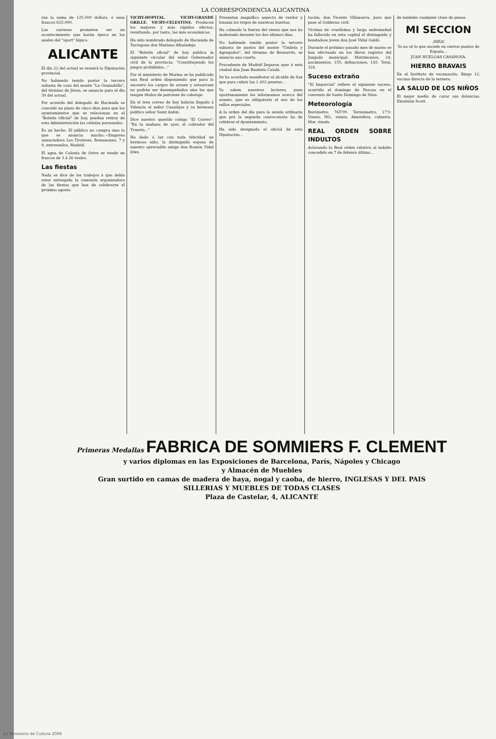LA CORRESPONDENCIA ALICANTINA
rán la suma de 125.000 dollars, ó sean francos 625.000.
Las carreras prometen ser un acontecimiento que harán época en los anales del "sport" hípico.
ALICANTE
El día 22 del actual se reunirá la Diputación provincial.
No habiendo tenido postor la tercera subasta de caza del monte "La Granadella", del término de Jávea, se anuncia para el día 30 del actual.
Por acuerdo del delegado de Hacienda se concede un plazo de cinco días para que los ayuntamientos que se relacionan en el "Boletín Oficial" de hoy, puedan retirar de esta Administración las cédulas personales.
Es un hecho. El público no compra sino lo que se anuncia mucho.—Empresa anunciadora Los Tiroleses, Romanones, 7 y 9, entresuelos, Madrid.
El agua de Colonia de Orive se vende en frascos de 3 á 26 reales.
Las fiestas
Nada se dice de los trabajos á que debía estar entregada la comisión organizadora de las fiestas que han de celebrarse el próximo agosto.
VICHY-HOPITAL. VICHY-GRANDE GRILLE. VICHY-CELESTINS. Producen los mejores y más rápidos efectos, resultando, por tanto, las más económicas.
Ha sido nombrado delegado de Hacienda de Tarragona don Mariano Albaladejo.
El "Boletín oficial" de hoy publica la siguiente circular del señor Gobernador civil de la provincia: "Constituyendo los juegos prohibidos..."
Por el ministerio de Marina se ha publicado una Real orden disponiendo que para lo sucesivo los cargos de arraez y sotaarraez no podrán ser desempeñados sino los que tengan títulos de patrones de cabotaje.
En el tren correo de hoy habrán llegado á Valencia el señor Canalejas y su hermano político señor Saint Aubin.
Dice nuestro querido colega "El Correo": "En la mañana de ayer, el cobrador del Tranvía..."
Ha dado á luz con toda felicidad un hermoso niño, la distinguida esposa de nuestro apreciable amigo don Ramón Vidal Irles.
Presentan magnífico aspecto de verdor y lozanía los trigos de nuestras huertas.
Ha calmado la fuerza del viento que nos ha molestado durante los dos últimos días.
No habiendo tenido postor la tercera subasta de pastos del monte "Umbría y Agregados", del término de Beniarrés, se anuncia una cuarta.
Procedente de Madrid llegaron ayer á esta ciudad don Juan Bautista Catalá.
Se ha acordado manifestar al alcalde de Sax que para cubrir las 1.402 pesetas...
Ya saben nuestros lectores, pues oportunamente les informamos acerca del asunto, que es obligatorio el uso de los sellos especiales.
A la orden del día para la sesión ordinaria que prá la segunda convocatoria ha de celebrar el Ayuntamiento.
Ha sido designado el oficial de esta Diputación...
tación, don Vicente Villanueva, para que pase al Gobierno civil.
Víctima de cruelísima y larga enfermedad ha fallecido en esta capital el distinguido y bondadoso joven don José Vidal Galdó.
Durante el próximo pasado mes de marzo se han efectuado en los libros registro del Juzgado municipal: Matrimonios, 24; nacimientos, 155; defunciones, 145. Total, 324.
Suceso extraño
"El Imparcial" refiere el siguiente suceso, ocurrido el domingo de Pascua en el convento de Santo Domingo de Silos.
Meteorología
Barómetro, 765'99. Termómetro, 17'0. Viento, NO., viento. Atmósfera, cubierta. Mar, rizado.
REAL ORDEN SOBRE INDULTOS
Aclarando la Real orden relativa al indulto concedido en 7 de febrero último...
de también cualquier clase de penas.
MI SECCION
¡MEA!
Yo no sé lo que sucede en ciertos puntos de España...
JUAN HUELGAS CASANOVA.
HIERRO BRAVAIS
En el Instituto de vacunación, Riego 12, vacuna directa de la ternera.
LA SALUD DE LOS NIÑOS
El mejor medio de curar sus dolencias. Emulsión Scott.
Primeras Medallas FABRICA DE SOMMIERS F. CLEMENT
y varios diplomas en las Exposiciones de Barcelona, París, Nápoles y Chicago
y Almacén de Muebles
Gran surtido en camas de madera de haya, nogal y caoba, de hierro, INGLESAS Y DEL PAIS
SILLERIAS Y MUEBLES DE TODAS CLASES
Plaza de Castelar, 4, ALICANTE
(c) Ministerio de Cultura 2006